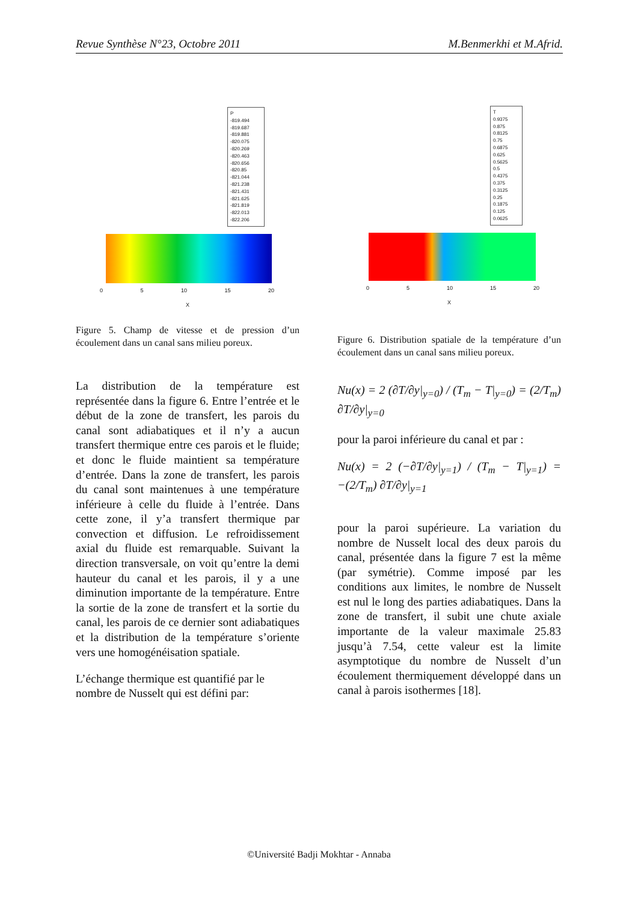Revue Synthèse N°23, Octobre 2011 M.Benmerkhi et M.Afrid.
P
-819.494
-819.687
-819.881
-820.075
-820.269
-820.463
-820.656
-820.85
-821.044
-821.238
-821.431
-821.625
-821.819
-822.013
-822.206
0 5 10 15 20
X
Figure 5. Champ de vitesse et de pression d’un écoulement dans un canal sans milieu poreux.
La distribution de la température est représentée dans la figure 6. Entre l’entrée et le début de la zone de transfert, les parois du canal sont adiabatiques et il n’y a aucun transfert thermique entre ces parois et le fluide; et donc le fluide maintient sa température d’entrée. Dans la zone de transfert, les parois du canal sont maintenues à une température inférieure à celle du fluide à l’entrée. Dans cette zone, il y’a transfert thermique par convection et diffusion. Le refroidissement axial du fluide est remarquable. Suivant la direction transversale, on voit qu’entre la demi hauteur du canal et les parois, il y a une diminution importante de la température. Entre la sortie de la zone de transfert et la sortie du canal, les parois de ce dernier sont adiabatiques et la distribution de la température s’oriente vers une homogénéisation spatiale.
L’échange thermique est quantifié par le nombre de Nusselt qui est défini par:
T
0.9375
0.875
0.8125
0.75
0.6875
0.625
0.5625
0.5
0.4375
0.375
0.3125
0.25
0.1875
0.125
0.0625
0 5 10 15 20
X
Figure 6. Distribution spatiale de la température d’un écoulement dans un canal sans milieu poreux.
Nu(x) = 2 (∂T/∂y|<sub>y=0</sub>) / (T<sub>m</sub> − T|<sub>y=0</sub>) = (2/T<sub>m</sub>) ∂T/∂y|<sub>y=0</sub>
pour la paroi inférieure du canal et par :
Nu(x) = 2 (−∂T/∂y|<sub>y=1</sub>) / (T<sub>m</sub> − T|<sub>y=1</sub>) = −(2/T<sub>m</sub>) ∂T/∂y|<sub>y=1</sub>
pour la paroi supérieure. La variation du nombre de Nusselt local des deux parois du canal, présentée dans la figure 7 est la même (par symétrie). Comme imposé par les conditions aux limites, le nombre de Nusselt est nul le long des parties adiabatiques. Dans la zone de transfert, il subit une chute axiale importante de la valeur maximale 25.83 jusqu’à 7.54, cette valeur est la limite asymptotique du nombre de Nusselt d’un écoulement thermiquement développé dans un canal à parois isothermes [18].
©Université Badji Mokhtar - Annaba